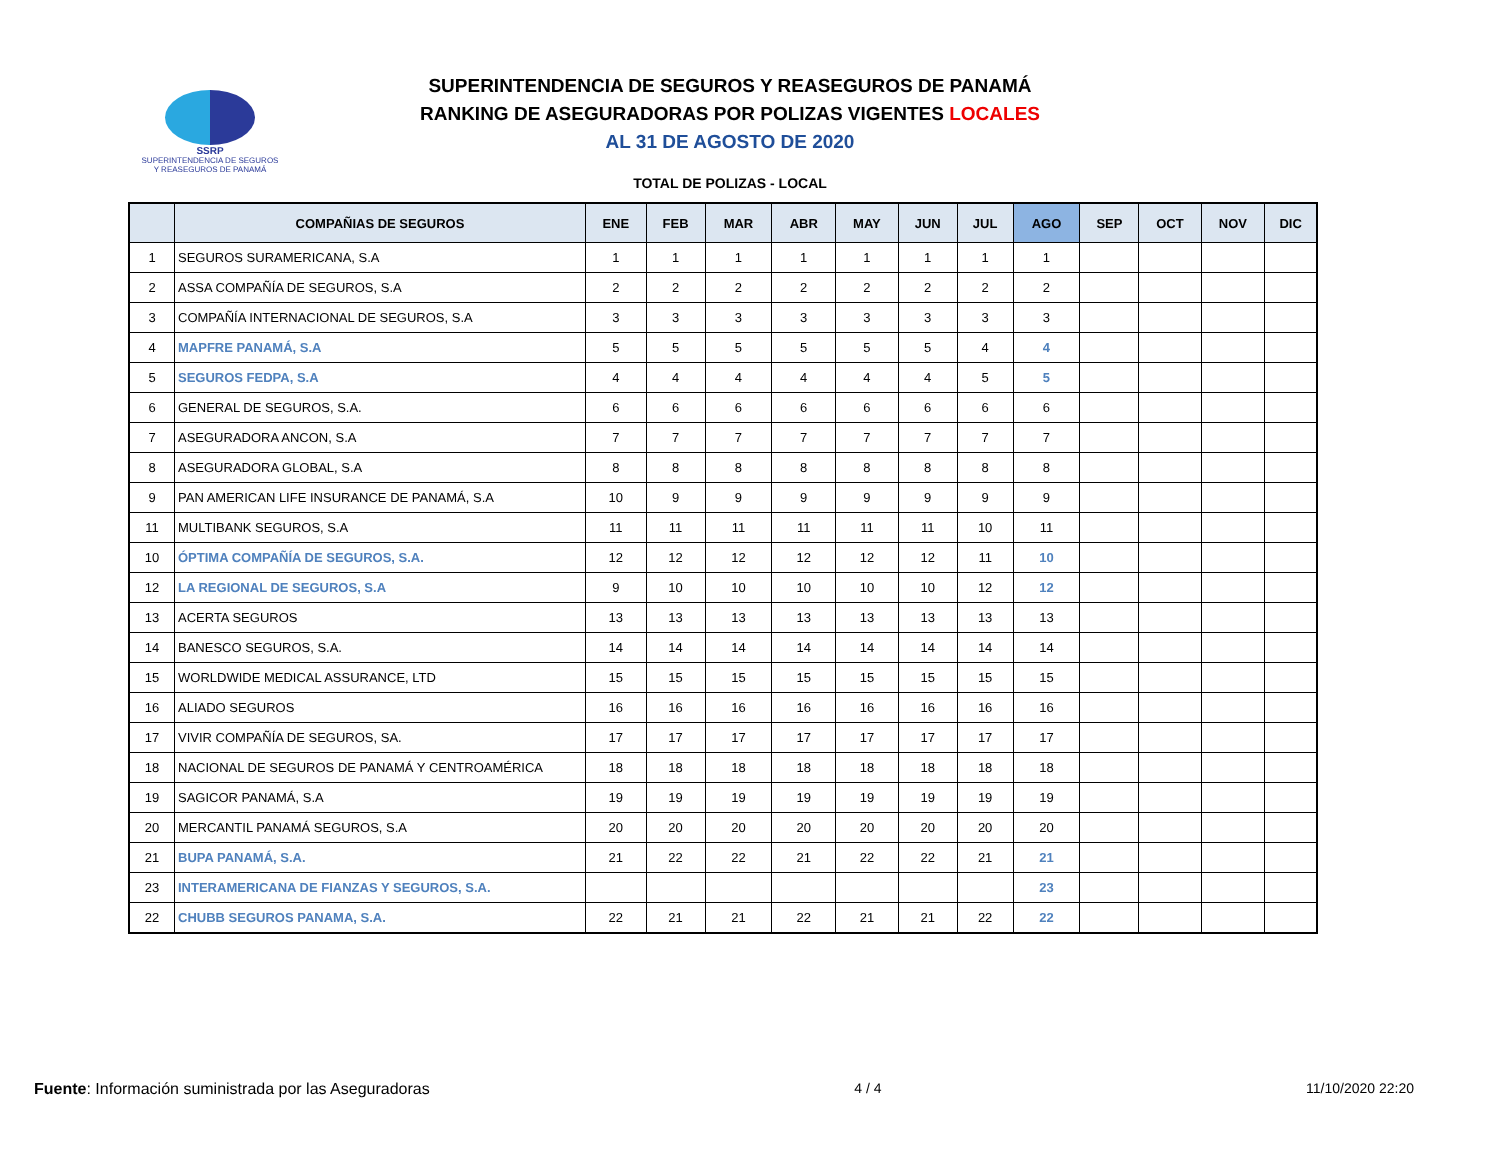SSRP
SUPERINTENDENCIA DE SEGUROS
Y REASEGUROS DE PANAMÁ
SUPERINTENDENCIA DE SEGUROS Y REASEGUROS DE PANAMÁ
RANKING DE ASEGURADORAS POR POLIZAS VIGENTES LOCALES
AL 31 DE AGOSTO DE 2020
TOTAL DE POLIZAS - LOCAL
| | COMPAÑIAS DE SEGUROS | ENE | FEB | MAR | ABR | MAY | JUN | JUL | AGO | SEP | OCT | NOV | DIC |
| --- | --- | --- | --- | --- | --- | --- | --- | --- | --- | --- | --- | --- | --- |
| 1 | SEGUROS SURAMERICANA, S.A | 1 | 1 | 1 | 1 | 1 | 1 | 1 | 1 | | | | |
| 2 | ASSA COMPAÑÍA DE SEGUROS, S.A | 2 | 2 | 2 | 2 | 2 | 2 | 2 | 2 | | | | |
| 3 | COMPAÑÍA INTERNACIONAL DE SEGUROS, S.A | 3 | 3 | 3 | 3 | 3 | 3 | 3 | 3 | | | | |
| 4 | MAPFRE PANAMÁ, S.A | 5 | 5 | 5 | 5 | 5 | 5 | 4 | 4 | | | | |
| 5 | SEGUROS FEDPA, S.A | 4 | 4 | 4 | 4 | 4 | 4 | 5 | 5 | | | | |
| 6 | GENERAL DE SEGUROS, S.A. | 6 | 6 | 6 | 6 | 6 | 6 | 6 | 6 | | | | |
| 7 | ASEGURADORA ANCON, S.A | 7 | 7 | 7 | 7 | 7 | 7 | 7 | 7 | | | | |
| 8 | ASEGURADORA GLOBAL, S.A | 8 | 8 | 8 | 8 | 8 | 8 | 8 | 8 | | | | |
| 9 | PAN AMERICAN LIFE INSURANCE DE PANAMÁ, S.A | 10 | 9 | 9 | 9 | 9 | 9 | 9 | 9 | | | | |
| 11 | MULTIBANK SEGUROS, S.A | 11 | 11 | 11 | 11 | 11 | 11 | 10 | 11 | | | | |
| 10 | ÓPTIMA COMPAÑÍA DE SEGUROS, S.A. | 12 | 12 | 12 | 12 | 12 | 12 | 11 | 10 | | | | |
| 12 | LA REGIONAL DE SEGUROS, S.A | 9 | 10 | 10 | 10 | 10 | 10 | 12 | 12 | | | | |
| 13 | ACERTA SEGUROS | 13 | 13 | 13 | 13 | 13 | 13 | 13 | 13 | | | | |
| 14 | BANESCO SEGUROS, S.A. | 14 | 14 | 14 | 14 | 14 | 14 | 14 | 14 | | | | |
| 15 | WORLDWIDE MEDICAL ASSURANCE, LTD | 15 | 15 | 15 | 15 | 15 | 15 | 15 | 15 | | | | |
| 16 | ALIADO SEGUROS | 16 | 16 | 16 | 16 | 16 | 16 | 16 | 16 | | | | |
| 17 | VIVIR COMPAÑÍA DE SEGUROS, SA. | 17 | 17 | 17 | 17 | 17 | 17 | 17 | 17 | | | | |
| 18 | NACIONAL DE SEGUROS DE PANAMÁ Y CENTROAMÉRICA | 18 | 18 | 18 | 18 | 18 | 18 | 18 | 18 | | | | |
| 19 | SAGICOR PANAMÁ, S.A | 19 | 19 | 19 | 19 | 19 | 19 | 19 | 19 | | | | |
| 20 | MERCANTIL PANAMÁ SEGUROS, S.A | 20 | 20 | 20 | 20 | 20 | 20 | 20 | 20 | | | | |
| 21 | BUPA PANAMÁ, S.A. | 21 | 22 | 22 | 21 | 22 | 22 | 21 | 21 | | | | |
| 23 | INTERAMERICANA DE FIANZAS Y SEGUROS, S.A. | | | | | | | | 23 | | | | |
| 22 | CHUBB SEGUROS PANAMA, S.A. | 22 | 21 | 21 | 22 | 21 | 21 | 22 | 22 | | | | |
Fuente: Información suministrada por las Aseguradoras 4 / 4 11/10/2020 22:20